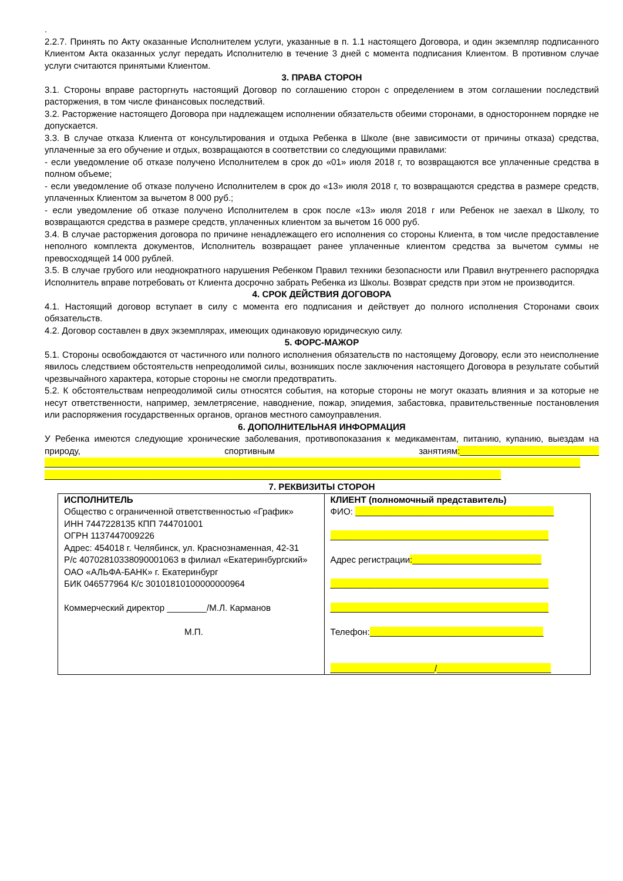.
2.2.7. Принять по Акту оказанные Исполнителем услуги, указанные в п. 1.1 настоящего Договора, и один экземпляр подписанного Клиентом Акта оказанных услуг передать Исполнителю в течение 3 дней с момента подписания Клиентом. В противном случае услуги считаются принятыми Клиентом.
3. ПРАВА СТОРОН
3.1. Стороны вправе расторгнуть настоящий Договор по соглашению сторон с определением в этом соглашении последствий расторжения, в том числе финансовых последствий.
3.2. Расторжение настоящего Договора при надлежащем исполнении обязательств обеими сторонами, в одностороннем порядке не допускается.
3.3. В случае отказа Клиента от консультирования и отдыха Ребенка в Школе (вне зависимости от причины отказа) средства, уплаченные за его обучение и отдых, возвращаются в соответствии со следующими правилами:
- если уведомление об отказе получено Исполнителем в срок до «01» июля 2018 г, то возвращаются все уплаченные средства в полном объеме;
- если уведомление об отказе получено Исполнителем в срок до «13» июля 2018 г, то возвращаются средства в размере средств, уплаченных Клиентом за вычетом 8 000 руб.;
- если уведомление об отказе получено Исполнителем в срок после «13» июля 2018 г или Ребенок не заехал в Школу, то возвращаются средства в размере средств, уплаченных клиентом за вычетом 16 000 руб.
3.4. В случае расторжения договора по причине ненадлежащего его исполнения со стороны Клиента, в том числе предоставление неполного комплекта документов, Исполнитель возвращает ранее уплаченные клиентом средства за вычетом суммы не превосходящей 14 000 рублей.
3.5. В случае грубого или неоднократного нарушения Ребенком Правил техники безопасности или Правил внутреннего распорядка Исполнитель вправе потребовать от Клиента досрочно забрать Ребенка из Школы. Возврат средств при этом не производится.
4. СРОК ДЕЙСТВИЯ ДОГОВОРА
4.1. Настоящий договор вступает в силу с момента его подписания и действует до полного исполнения Сторонами своих обязательств.
4.2. Договор составлен в двух экземплярах, имеющих одинаковую юридическую силу.
5. ФОРС-МАЖОР
5.1. Стороны освобождаются от частичного или полного исполнения обязательств по настоящему Договору, если это неисполнение явилось следствием обстоятельств непреодолимой силы, возникших после заключения настоящего Договора в результате событий чрезвычайного характера, которые стороны не смогли предотвратить.
5.2. К обстоятельствам непреодолимой силы относятся события, на которые стороны не могут оказать влияния и за которые не несут ответственности, например, землетрясение, наводнение, пожар, эпидемия, забастовка, правительственные постановления или распоряжения государственных органов, органов местного самоуправления.
6. ДОПОЛНИТЕЛЬНАЯ ИНФОРМАЦИЯ
У Ребенка имеются следующие хронические заболевания, противопоказания к медикаментам, питанию, купанию, выездам на природу, спортивным занятиям:____________________________ ____________________________________________________________________________________________________________ ____________________________________________________________________________________________
7. РЕКВИЗИТЫ СТОРОН
| ИСПОЛНИТЕЛЬ Общество с ограниченной ответственностью «График» ИНН 7447228135 КПП 744701001 ОГРН 1137447009226 Адрес: 454018 г. Челябинск, ул. Краснознаменная, 42-31 Р/с 40702810338090001063 в филиал «Екатеринбургский» ОАО «АЛЬФА-БАНК» г. Екатеринбург БИК 046577964 К/с 30101810100000000964 Коммерческий директор ________/М.Л. Карманов М.П. | КЛИЕНТ (полномочный представитель) ФИО: ________________________________________ ____________________________________________ Адрес регистрации :__________________________ ____________________________________________ ____________________________________________ Телефон: ___________________________________ _____________________/_______________________ |